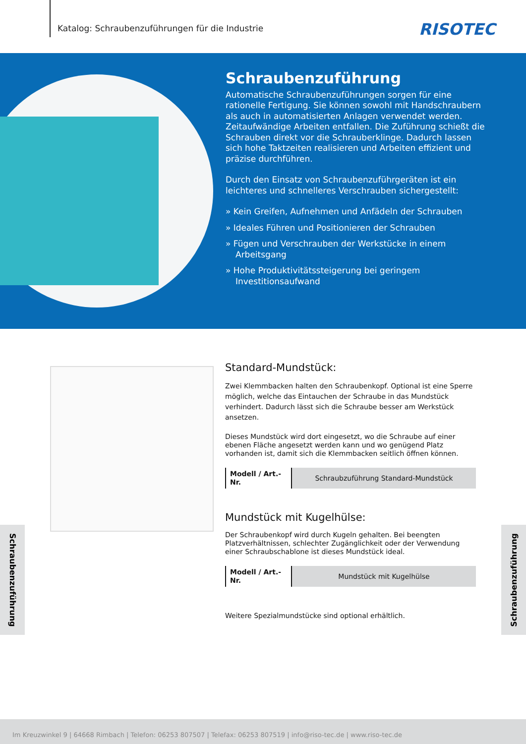Katalog: Schraubenzuführungen für die Industrie
RISOTEC
Schraubenzuführung
Automatische Schraubenzuführungen sorgen für eine rationelle Fertigung. Sie können sowohl mit Handschraubern als auch in automatisierten Anlagen verwendet werden. Zeitaufwändige Arbeiten entfallen. Die Zuführung schießt die Schrauben direkt vor die Schrauberklinge. Dadurch lassen sich hohe Taktzeiten realisieren und Arbeiten effizient und präzise durchführen.
Durch den Einsatz von Schraubenzuführgeräten ist ein leichteres und schnelleres Verschrauben sichergestellt:
» Kein Greifen, Aufnehmen und Anfädeln der Schrauben
» Ideales Führen und Positionieren der Schrauben
» Fügen und Verschrauben der Werkstücke in einem Arbeitsgang
» Hohe Produktivitätssteigerung bei geringem Investitionsaufwand
Standard-Mundstück:
Zwei Klemmbacken halten den Schraubenkopf. Optional ist eine Sperre möglich, welche das Eintauchen der Schraube in das Mundstück verhindert. Dadurch lässt sich die Schraube besser am Werkstück ansetzen.
Dieses Mundstück wird dort eingesetzt, wo die Schraube auf einer ebenen Fläche angesetzt werden kann und wo genügend Platz vorhanden ist, damit sich die Klemmbacken seitlich öffnen können.
| Modell / Art.-Nr. | Schraubzuführung Standard-Mundstück |
Mundstück mit Kugelhülse:
Der Schraubenkopf wird durch Kugeln gehalten. Bei beengten Platzverhältnissen, schlechter Zugänglichkeit oder der Verwendung einer Schraubschablone ist dieses Mundstück ideal.
| Modell / Art.-Nr. | Mundstück mit Kugelhülse |
Weitere Spezialmundstücke sind optional erhältlich.
Schraubenzuführung
Schraubenzuführung
Im Kreuzwinkel 9 | 64668 Rimbach | Telefon: 06253 807507 | Telefax: 06253 807519 | info@riso-tec.de | www.riso-tec.de